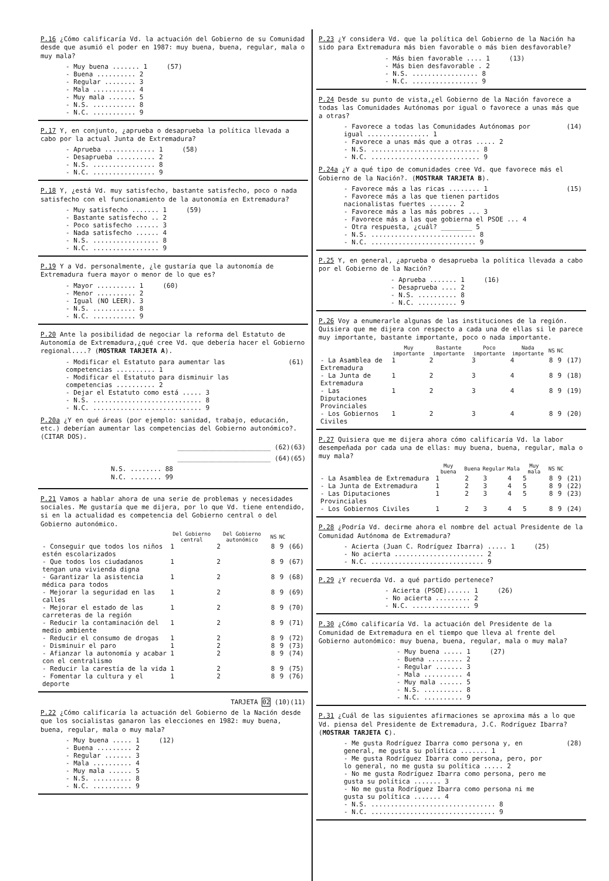P.16 ¿Cómo calificaría Vd. la actuación del Gobierno de su Comunidad desde que asumió el poder en 1987: muy buena, buena, regular, mala o muy mala?
| - Muy buena ....... 1 | (57) |
| - Buena .......... 2 | |
| - Regular ........ 3 | |
| - Mala ........... 4 | |
| - Muy mala ....... 5 | |
| - N.S. ........... 8 | |
| - N.C. ........... 9 | |
P.17 Y, en conjunto, ¿aprueba o desaprueba la política llevada a cabo por la actual Junta de Extremadura?
| - Aprueba ............. 1 | (58) |
| - Desaprueba .......... 2 | |
| - N.S. ................ 8 | |
| - N.C. ................ 9 | |
P.18 Y, ¿está Vd. muy satisfecho, bastante satisfecho, poco o nada satisfecho con el funcionamiento de la autonomía en Extremadura?
| - Muy satisfecho ....... 1 | (59) |
| - Bastante satisfecho .. 2 | |
| - Poco satisfecho ...... 3 | |
| - Nada satisfecho ...... 4 | |
| - N.S. ................. 8 | |
| - N.C. ................. 9 | |
P.19 Y a Vd. personalmente, ¿le gustaría que la autonomía de Extremadura fuera mayor o menor de lo que es?
| - Mayor .......... 1 | (60) |
| - Menor .......... 2 | |
| - Igual (NO LEER). 3 | |
| - N.S. ........... 8 | |
| - N.C. ........... 9 | |
P.20 Ante la posibilidad de negociar la reforma del Estatuto de Autonomía de Extremadura,¿qué cree Vd. que debería hacer el Gobierno regional....? (MOSTRAR TARJETA A).
| - Modificar el Estatuto para aumentar las competencias .......... 1 | (61) |
| - Modificar el Estatuto para disminuir las competencias .......... 2 | |
| - Dejar el Estatuto como está ..... 3 | |
| - N.S. ............................ 8 | |
| - N.C. ............................ 9 | |
P.20a ¿Y en qué áreas (por ejemplo: sanidad, trabajo, educación, etc.) deberían aumentar las competencias del Gobierno autonómico?. (CITAR DOS).
________________________ (62)(63)
________________________ (64)(65)
N.S. ........ 88
N.C. ........ 99
P.21 Vamos a hablar ahora de una serie de problemas y necesidades sociales. Me gustaría que me dijera, por lo que Vd. tiene entendido, si en la actualidad es competencia del Gobierno central o del Gobierno autonómico.
| | Del Gobierno central | Del Gobierno autonómico | NS | NC | |
| --- | --- | --- | --- | --- | --- |
| - Conseguir que todos los niños estén escolarizados | 1 | 2 | 8 | 9 | (66) |
| - Que todos los ciudadanos tengan una vivienda digna | 1 | 2 | 8 | 9 | (67) |
| - Garantizar la asistencia médica para todos | 1 | 2 | 8 | 9 | (68) |
| - Mejorar la seguridad en las calles | 1 | 2 | 8 | 9 | (69) |
| - Mejorar el estado de las carreteras de la región | 1 | 2 | 8 | 9 | (70) |
| - Reducir la contaminación del medio ambiente | 1 | 2 | 8 | 9 | (71) |
| - Reducir el consumo de drogas | 1 | 2 | 8 | 9 | (72) |
| - Disminuir el paro | 1 | 2 | 8 | 9 | (73) |
| - Afianzar la autonomía y acabar con el centralismo | 1 | 2 | 8 | 9 | (74) |
| - Reducir la carestía de la vida | 1 | 2 | 8 | 9 | (75) |
| - Fomentar la cultura y el deporte | 1 | 2 | 8 | 9 | (76) |
TARJETA 02 (10)(11)
P.22 ¿Cómo calificaría la actuación del Gobierno de la Nación desde que los socialistas ganaron las elecciones en 1982: muy buena, buena, regular, mala o muy mala?
| - Muy buena ..... 1 | (12) |
| - Buena ......... 2 | |
| - Regular ....... 3 | |
| - Mala .......... 4 | |
| - Muy mala ...... 5 | |
| - N.S. .......... 8 | |
| - N.C. .......... 9 | |
P.23 ¿Y considera Vd. que la política del Gobierno de la Nación ha sido para Extremadura más bien favorable o más bien desfavorable?
| - Más bien favorable .... 1 | (13) |
| - Más bien desfavorable . 2 | |
| - N.S. ................. 8 | |
| - N.C. ................. 9 | |
P.24 Desde su punto de vista,¿el Gobierno de la Nación favorece a todas las Comunidades Autónomas por igual o favorece a unas más que a otras?
| - Favorece a todas las Comunidades Autónomas por igual ................ 1 | (14) |
| - Favorece a unas más que a otras ..... 2 | |
| - N.S. ............................ 8 | |
| - N.C. ............................ 9 | |
P.24a ¿Y a qué tipo de comunidades cree Vd. que favorece más el Gobierno de la Nación?. (MOSTRAR TARJETA B).
| - Favorece más a las ricas ........ 1 | (15) |
| - Favorece más a las que tienen partidos nacionalistas fuertes ....... 2 | |
| - Favorece más a las más pobres ... 3 | |
| - Favorece más a las que gobierna el PSOE ... 4 | |
| - Otra respuesta, ¿cuál? ________ 5 | |
| - N.S. ........................... 8 | |
| - N.C. ........................... 9 | |
P.25 Y, en general, ¿aprueba o desaprueba la política llevada a cabo por el Gobierno de la Nación?
| - Aprueba ....... 1 | (16) |
| - Desaprueba .... 2 | |
| - N.S. .......... 8 | |
| - N.C. .......... 9 | |
P.26 Voy a enumerarle algunas de las instituciones de la región. Quisiera que me dijera con respecto a cada una de ellas si le parece muy importante, bastante importante, poco o nada importante.
| | Muy importante | Bastante importante | Poco importante | Nada importante | NS | NC | |
| --- | --- | --- | --- | --- | --- | --- | --- |
| - La Asamblea de Extremadura | 1 | 2 | 3 | 4 | 8 | 9 | (17) |
| - La Junta de Extremadura | 1 | 2 | 3 | 4 | 8 | 9 | (18) |
| - Las Diputaciones Provinciales | 1 | 2 | 3 | 4 | 8 | 9 | (19) |
| - Los Gobiernos Civiles | 1 | 2 | 3 | 4 | 8 | 9 | (20) |
P.27 Quisiera que me dijera ahora cómo calificaría Vd. la labor desempeñada por cada una de ellas: muy buena, buena, regular, mala o muy mala?
| | Muy buena | Buena | Regular | Mala | Muy mala | NS | NC | |
| --- | --- | --- | --- | --- | --- | --- | --- | --- |
| - La Asamblea de Extremadura | 1 | 2 | 3 | 4 | 5 | 8 | 9 | (21) |
| - La Junta de Extremadura | 1 | 2 | 3 | 4 | 5 | 8 | 9 | (22) |
| - Las Diputaciones Provinciales | 1 | 2 | 3 | 4 | 5 | 8 | 9 | (23) |
| - Los Gobiernos Civiles | 1 | 2 | 3 | 4 | 5 | 8 | 9 | (24) |
P.28 ¿Podría Vd. decirme ahora el nombre del actual Presidente de la Comunidad Autónoma de Extremadura?
| - Acierta (Juan C. Rodríguez Ibarra) ..... 1 | (25) |
| - No acierta ....................... 2 | |
| - N.C. ............................. 9 | |
P.29 ¿Y recuerda Vd. a qué partido pertenece?
| - Acierta (PSOE)...... 1 | (26) |
| - No acierta ......... 2 | |
| - N.C. ............... 9 | |
P.30 ¿Cómo calificaría Vd. la actuación del Presidente de la Comunidad de Extremadura en el tiempo que lleva al frente del Gobierno autonómico: muy buena, buena, regular, mala o muy mala?
| - Muy buena ..... 1 | (27) |
| - Buena ......... 2 | |
| - Regular ....... 3 | |
| - Mala .......... 4 | |
| - Muy mala ...... 5 | |
| - N.S. .......... 8 | |
| - N.C. .......... 9 | |
P.31 ¿Cuál de las siguientes afirmaciones se aproxima más a lo que Vd. piensa del Presidente de Extremadura, J.C. Rodríguez Ibarra? (MOSTRAR TARJETA C).
| - Me gusta Rodríguez Ibarra como persona y, en general, me gusta su política ....... 1 | (28) |
| - Me gusta Rodríguez Ibarra como persona, pero, por lo general, no me gusta su política ..... 2 | |
| - No me gusta Rodríguez Ibarra como persona, pero me gusta su política ....... 3 | |
| - No me gusta Rodríguez Ibarra como persona ni me gusta su política ....... 4 | |
| - N.S. ................................ 8 | |
| - N.C. ................................ 9 | |